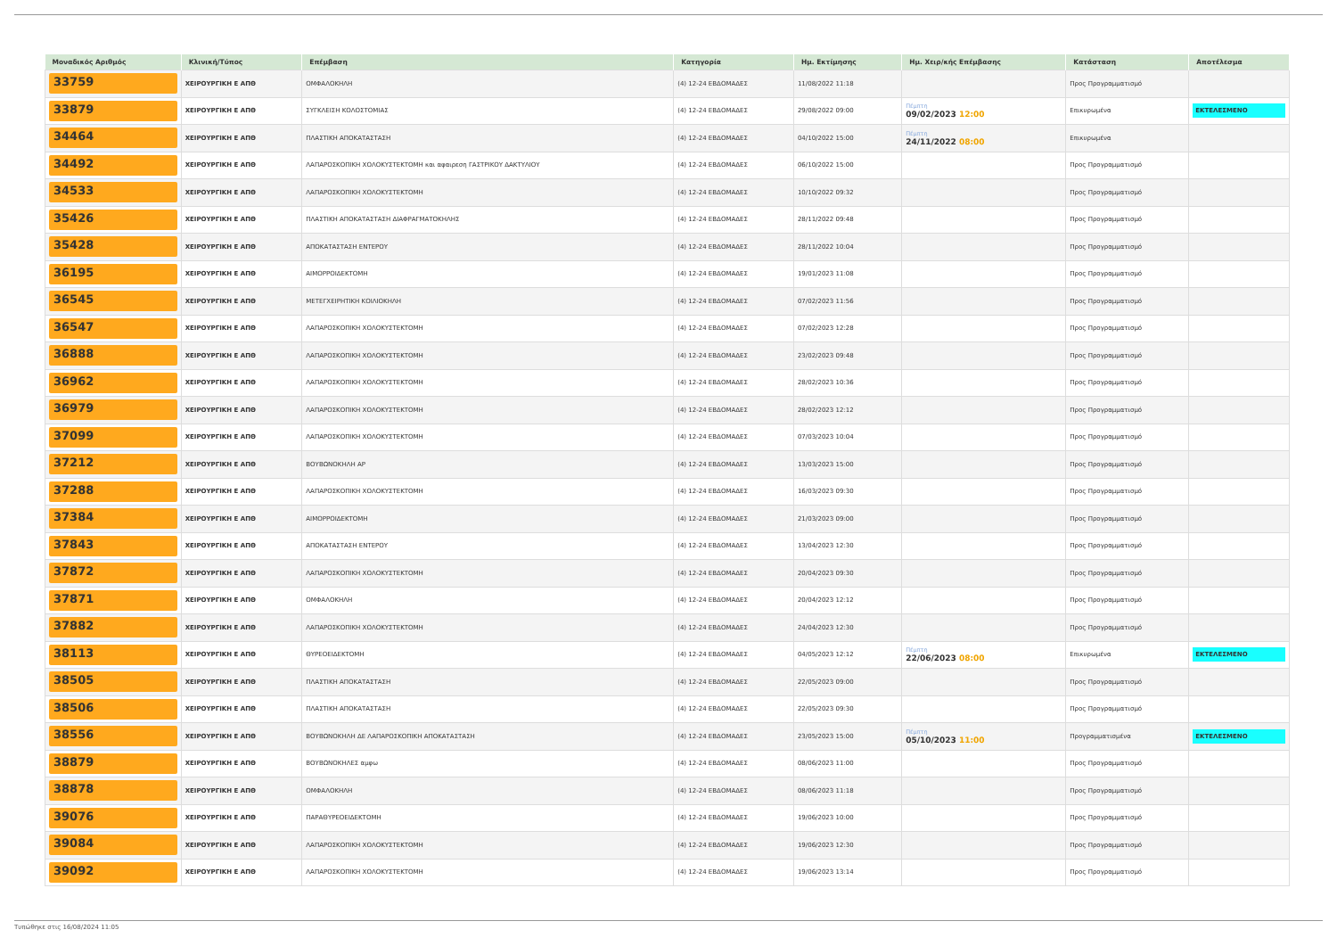| Μοναδικός Αριθμός | Κλινική/Τύπος | Επέμβαση | Κατηγορία | Ημ. Εκτίμησης | Ημ. Χειρ/κής Επέμβασης | Κατάσταση | Αποτέλεσμα |
| --- | --- | --- | --- | --- | --- | --- | --- |
| 33759 | ΧΕΙΡΟΥΡΓΙΚΗ Ε ΑΠΘ | ΟΜΦΑΛΟΚΗΛΗ | (4) 12-24 ΕΒΔΟΜΑΔΕΣ | 11/08/2022 11:18 | | Προς Προγραμματισμό | |
| 33879 | ΧΕΙΡΟΥΡΓΙΚΗ Ε ΑΠΘ | ΣΥΓΚΛΕΙΣΗ ΚΟΛΟΣΤΟΜΙΑΣ | (4) 12-24 ΕΒΔΟΜΑΔΕΣ | 29/08/2022 09:00 | Πέμπτη 09/02/2023 12:00 | Επικυρωμένα | ΕΚΤΕΛΕΣΜΕΝΟ |
| 34464 | ΧΕΙΡΟΥΡΓΙΚΗ Ε ΑΠΘ | ΠΛΑΣΤΙΚΗ ΑΠΟΚΑΤΑΣΤΑΣΗ | (4) 12-24 ΕΒΔΟΜΑΔΕΣ | 04/10/2022 15:00 | Πέμπτη 24/11/2022 08:00 | Επικυρωμένα | |
| 34492 | ΧΕΙΡΟΥΡΓΙΚΗ Ε ΑΠΘ | ΛΑΠΑΡΟΣΚΟΠΙΚΗ ΧΟΛΟΚΥΣΤΕΚΤΟΜΗ και αφαιρεση ΓΑΣΤΡΙΚΟΥ ΔΑΚΤΥΛΙΟΥ | (4) 12-24 ΕΒΔΟΜΑΔΕΣ | 06/10/2022 15:00 | | Προς Προγραμματισμό | |
| 34533 | ΧΕΙΡΟΥΡΓΙΚΗ Ε ΑΠΘ | ΛΑΠΑΡΟΣΚΟΠΙΚΗ ΧΟΛΟΚΥΣΤΕΚΤΟΜΗ | (4) 12-24 ΕΒΔΟΜΑΔΕΣ | 10/10/2022 09:32 | | Προς Προγραμματισμό | |
| 35426 | ΧΕΙΡΟΥΡΓΙΚΗ Ε ΑΠΘ | ΠΛΑΣΤΙΚΗ ΑΠΟΚΑΤΑΣΤΑΣΗ ΔΙΑΦΡΑΓΜΑΤΟΚΗΛΗΣ | (4) 12-24 ΕΒΔΟΜΑΔΕΣ | 28/11/2022 09:48 | | Προς Προγραμματισμό | |
| 35428 | ΧΕΙΡΟΥΡΓΙΚΗ Ε ΑΠΘ | ΑΠΟΚΑΤΑΣΤΑΣΗ ΕΝΤΕΡΟΥ | (4) 12-24 ΕΒΔΟΜΑΔΕΣ | 28/11/2022 10:04 | | Προς Προγραμματισμό | |
| 36195 | ΧΕΙΡΟΥΡΓΙΚΗ Ε ΑΠΘ | ΑΙΜΟΡΡΟΙΔΕΚΤΟΜΗ | (4) 12-24 ΕΒΔΟΜΑΔΕΣ | 19/01/2023 11:08 | | Προς Προγραμματισμό | |
| 36545 | ΧΕΙΡΟΥΡΓΙΚΗ Ε ΑΠΘ | ΜΕΤΕΓΧΕΙΡΗΤΙΚΗ ΚΟΙΛΙΟΚΗΛΗ | (4) 12-24 ΕΒΔΟΜΑΔΕΣ | 07/02/2023 11:56 | | Προς Προγραμματισμό | |
| 36547 | ΧΕΙΡΟΥΡΓΙΚΗ Ε ΑΠΘ | ΛΑΠΑΡΟΣΚΟΠΙΚΗ ΧΟΛΟΚΥΣΤΕΚΤΟΜΗ | (4) 12-24 ΕΒΔΟΜΑΔΕΣ | 07/02/2023 12:28 | | Προς Προγραμματισμό | |
| 36888 | ΧΕΙΡΟΥΡΓΙΚΗ Ε ΑΠΘ | ΛΑΠΑΡΟΣΚΟΠΙΚΗ ΧΟΛΟΚΥΣΤΕΚΤΟΜΗ | (4) 12-24 ΕΒΔΟΜΑΔΕΣ | 23/02/2023 09:48 | | Προς Προγραμματισμό | |
| 36962 | ΧΕΙΡΟΥΡΓΙΚΗ Ε ΑΠΘ | ΛΑΠΑΡΟΣΚΟΠΙΚΗ ΧΟΛΟΚΥΣΤΕΚΤΟΜΗ | (4) 12-24 ΕΒΔΟΜΑΔΕΣ | 28/02/2023 10:36 | | Προς Προγραμματισμό | |
| 36979 | ΧΕΙΡΟΥΡΓΙΚΗ Ε ΑΠΘ | ΛΑΠΑΡΟΣΚΟΠΙΚΗ ΧΟΛΟΚΥΣΤΕΚΤΟΜΗ | (4) 12-24 ΕΒΔΟΜΑΔΕΣ | 28/02/2023 12:12 | | Προς Προγραμματισμό | |
| 37099 | ΧΕΙΡΟΥΡΓΙΚΗ Ε ΑΠΘ | ΛΑΠΑΡΟΣΚΟΠΙΚΗ ΧΟΛΟΚΥΣΤΕΚΤΟΜΗ | (4) 12-24 ΕΒΔΟΜΑΔΕΣ | 07/03/2023 10:04 | | Προς Προγραμματισμό | |
| 37212 | ΧΕΙΡΟΥΡΓΙΚΗ Ε ΑΠΘ | ΒΟΥΒΩΝΟΚΗΛΗ ΑΡ | (4) 12-24 ΕΒΔΟΜΑΔΕΣ | 13/03/2023 15:00 | | Προς Προγραμματισμό | |
| 37288 | ΧΕΙΡΟΥΡΓΙΚΗ Ε ΑΠΘ | ΛΑΠΑΡΟΣΚΟΠΙΚΗ ΧΟΛΟΚΥΣΤΕΚΤΟΜΗ | (4) 12-24 ΕΒΔΟΜΑΔΕΣ | 16/03/2023 09:30 | | Προς Προγραμματισμό | |
| 37384 | ΧΕΙΡΟΥΡΓΙΚΗ Ε ΑΠΘ | ΑΙΜΟΡΡΟΙΔΕΚΤΟΜΗ | (4) 12-24 ΕΒΔΟΜΑΔΕΣ | 21/03/2023 09:00 | | Προς Προγραμματισμό | |
| 37843 | ΧΕΙΡΟΥΡΓΙΚΗ Ε ΑΠΘ | ΑΠΟΚΑΤΑΣΤΑΣΗ ΕΝΤΕΡΟΥ | (4) 12-24 ΕΒΔΟΜΑΔΕΣ | 13/04/2023 12:30 | | Προς Προγραμματισμό | |
| 37872 | ΧΕΙΡΟΥΡΓΙΚΗ Ε ΑΠΘ | ΛΑΠΑΡΟΣΚΟΠΙΚΗ ΧΟΛΟΚΥΣΤΕΚΤΟΜΗ | (4) 12-24 ΕΒΔΟΜΑΔΕΣ | 20/04/2023 09:30 | | Προς Προγραμματισμό | |
| 37871 | ΧΕΙΡΟΥΡΓΙΚΗ Ε ΑΠΘ | ΟΜΦΑΛΟΚΗΛΗ | (4) 12-24 ΕΒΔΟΜΑΔΕΣ | 20/04/2023 12:12 | | Προς Προγραμματισμό | |
| 37882 | ΧΕΙΡΟΥΡΓΙΚΗ Ε ΑΠΘ | ΛΑΠΑΡΟΣΚΟΠΙΚΗ ΧΟΛΟΚΥΣΤΕΚΤΟΜΗ | (4) 12-24 ΕΒΔΟΜΑΔΕΣ | 24/04/2023 12:30 | | Προς Προγραμματισμό | |
| 38113 | ΧΕΙΡΟΥΡΓΙΚΗ Ε ΑΠΘ | ΘΥΡΕΟΕΙΔΕΚΤΟΜΗ | (4) 12-24 ΕΒΔΟΜΑΔΕΣ | 04/05/2023 12:12 | Πέμπτη 22/06/2023 08:00 | Επικυρωμένα | ΕΚΤΕΛΕΣΜΕΝΟ |
| 38505 | ΧΕΙΡΟΥΡΓΙΚΗ Ε ΑΠΘ | ΠΛΑΣΤΙΚΗ ΑΠΟΚΑΤΑΣΤΑΣΗ | (4) 12-24 ΕΒΔΟΜΑΔΕΣ | 22/05/2023 09:00 | | Προς Προγραμματισμό | |
| 38506 | ΧΕΙΡΟΥΡΓΙΚΗ Ε ΑΠΘ | ΠΛΑΣΤΙΚΗ ΑΠΟΚΑΤΑΣΤΑΣΗ | (4) 12-24 ΕΒΔΟΜΑΔΕΣ | 22/05/2023 09:30 | | Προς Προγραμματισμό | |
| 38556 | ΧΕΙΡΟΥΡΓΙΚΗ Ε ΑΠΘ | ΒΟΥΒΩΝΟΚΗΛΗ ΔΕ ΛΑΠΑΡΟΣΚΟΠΙΚΗ ΑΠΟΚΑΤΑΣΤΑΣΗ | (4) 12-24 ΕΒΔΟΜΑΔΕΣ | 23/05/2023 15:00 | Πέμπτη 05/10/2023 11:00 | Προγραμματισμένα | ΕΚΤΕΛΕΣΜΕΝΟ |
| 38879 | ΧΕΙΡΟΥΡΓΙΚΗ Ε ΑΠΘ | ΒΟΥΒΩΝΟΚΗΛΕΣ αμφω | (4) 12-24 ΕΒΔΟΜΑΔΕΣ | 08/06/2023 11:00 | | Προς Προγραμματισμό | |
| 38878 | ΧΕΙΡΟΥΡΓΙΚΗ Ε ΑΠΘ | ΟΜΦΑΛΟΚΗΛΗ | (4) 12-24 ΕΒΔΟΜΑΔΕΣ | 08/06/2023 11:18 | | Προς Προγραμματισμό | |
| 39076 | ΧΕΙΡΟΥΡΓΙΚΗ Ε ΑΠΘ | ΠΑΡΑΘΥΡΕΟΕΙΔΕΚΤΟΜΗ | (4) 12-24 ΕΒΔΟΜΑΔΕΣ | 19/06/2023 10:00 | | Προς Προγραμματισμό | |
| 39084 | ΧΕΙΡΟΥΡΓΙΚΗ Ε ΑΠΘ | ΛΑΠΑΡΟΣΚΟΠΙΚΗ ΧΟΛΟΚΥΣΤΕΚΤΟΜΗ | (4) 12-24 ΕΒΔΟΜΑΔΕΣ | 19/06/2023 12:30 | | Προς Προγραμματισμό | |
| 39092 | ΧΕΙΡΟΥΡΓΙΚΗ Ε ΑΠΘ | ΛΑΠΑΡΟΣΚΟΠΙΚΗ ΧΟΛΟΚΥΣΤΕΚΤΟΜΗ | (4) 12-24 ΕΒΔΟΜΑΔΕΣ | 19/06/2023 13:14 | | Προς Προγραμματισμό | |
Τυπώθηκε στις 16/08/2024 11:05